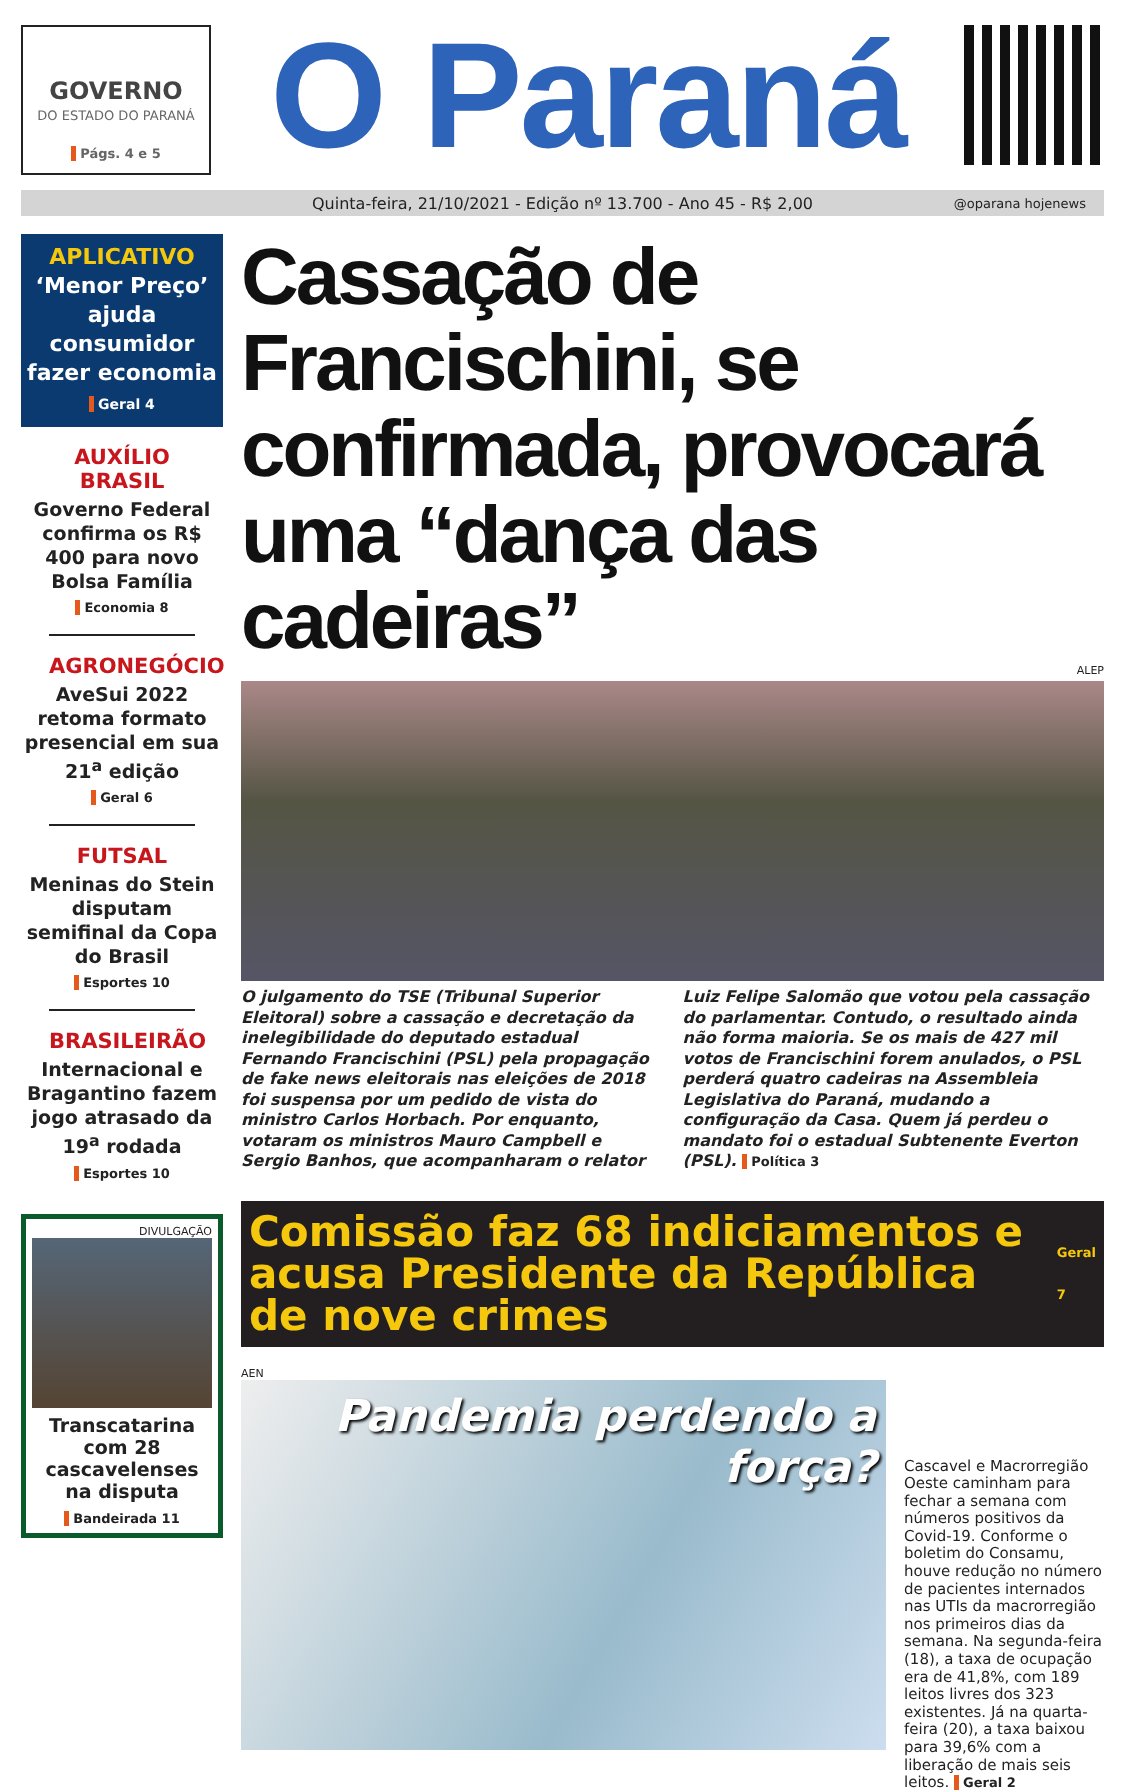GOVERNO
DO ESTADO DO PARANÁ
Págs. 4 e 5
O Paraná
Quinta-feira, 21/10/2021 - Edição nº 13.700 - Ano 45 - R$ 2,00 @oparana hojenews
APLICATIVO
‘Menor Preço’ ajuda consumidor fazer economia
Geral 4
AUXÍLIO BRASIL
Governo Federal confirma os R$ 400 para novo Bolsa Família
Economia 8
AGRONEGÓCIO
AveSui 2022 retoma formato presencial em sua 21<sup>a</sup> edição
Geral 6
FUTSAL
Meninas do Stein disputam semifinal da Copa do Brasil
Esportes 10
BRASILEIRÃO
Internacional e Bragantino fazem jogo atrasado da 19<sup>a</sup> rodada
Esportes 10
DIVULGAÇÃO
Transcatarina com 28 cascavelenses na disputa
Bandeirada 11
Cassação de Francischini, se confirmada, provocará uma “dança das cadeiras”
ALEP
O julgamento do TSE (Tribunal Superior Eleitoral) sobre a cassação e decretação da inelegibilidade do deputado estadual Fernando Francischini (PSL) pela propagação de fake news eleitorais nas eleições de 2018 foi suspensa por um pedido de vista do ministro Carlos Horbach. Por enquanto, votaram os ministros Mauro Campbell e Sergio Banhos, que acompanharam o relator Luiz Felipe Salomão que votou pela cassação do parlamentar. Contudo, o resultado ainda não forma maioria. Se os mais de 427 mil votos de Francischini forem anulados, o PSL perderá quatro cadeiras na Assembleia Legislativa do Paraná, mudando a configuração da Casa. Quem já perdeu o mandato foi o estadual Subtenente Everton (PSL). Política 3
Comissão faz 68 indiciamentos e acusa Presidente da República de nove crimes
Geral 7
AEN
Pandemia perdendo a força?
Cascavel e Macrorregião Oeste caminham para fechar a semana com números positivos da Covid-19. Conforme o boletim do Consamu, houve redução no número de pacientes internados nas UTIs da macrorregião nos primeiros dias da semana. Na segunda-feira (18), a taxa de ocupação era de 41,8%, com 189 leitos livres dos 323 existentes. Já na quarta-feira (20), a taxa baixou para 39,6% com a liberação de mais seis leitos. Geral 2